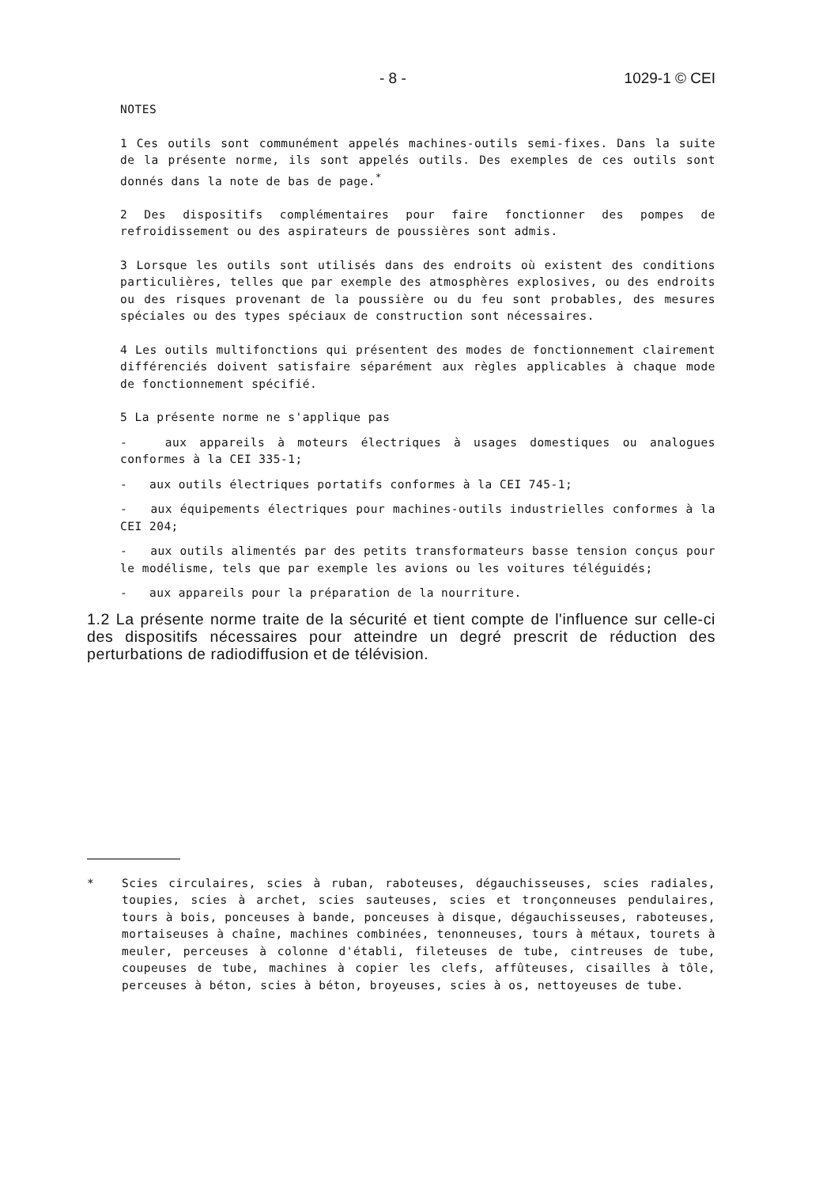- 8 - 1029-1 © CEI
NOTES
1 Ces outils sont communément appelés machines-outils semi-fixes. Dans la suite de la présente norme, ils sont appelés outils. Des exemples de ces outils sont donnés dans la note de bas de page.<sup>*</sup>
2 Des dispositifs complémentaires pour faire fonctionner des pompes de refroidissement ou des aspirateurs de poussières sont admis.
3 Lorsque les outils sont utilisés dans des endroits où existent des conditions particulières, telles que par exemple des atmosphères explosives, ou des endroits ou des risques provenant de la poussière ou du feu sont probables, des mesures spéciales ou des types spéciaux de construction sont nécessaires.
4 Les outils multifonctions qui présentent des modes de fonctionnement clairement différenciés doivent satisfaire séparément aux règles applicables à chaque mode de fonctionnement spécifié.
5 La présente norme ne s'applique pas
- aux appareils à moteurs électriques à usages domestiques ou analogues conformes à la CEI 335-1;
- aux outils électriques portatifs conformes à la CEI 745-1;
- aux équipements électriques pour machines-outils industrielles conformes à la CEI 204;
- aux outils alimentés par des petits transformateurs basse tension conçus pour le modélisme, tels que par exemple les avions ou les voitures téléguidés;
- aux appareils pour la préparation de la nourriture.
1.2 La présente norme traite de la sécurité et tient compte de l'influence sur celle-ci des dispositifs nécessaires pour atteindre un degré prescrit de réduction des perturbations de radiodiffusion et de télévision.
* Scies circulaires, scies à ruban, raboteuses, dégauchisseuses, scies radiales, toupies, scies à archet, scies sauteuses, scies et tronçonneuses pendulaires, tours à bois, ponceuses à bande, ponceuses à disque, dégauchisseuses, raboteuses, mortaiseuses à chaîne, machines combinées, tenonneuses, tours à métaux, tourets à meuler, perceuses à colonne d'établi, fileteuses de tube, cintreuses de tube, coupeuses de tube, machines à copier les clefs, affûteuses, cisailles à tôle, perceuses à béton, scies à béton, broyeuses, scies à os, nettoyeuses de tube.